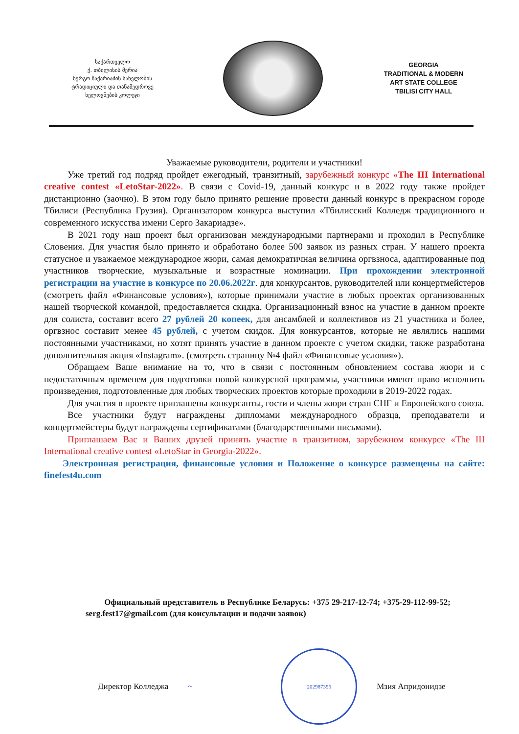საქართველო
ქ. თბილისის მერია
სერგო ზაქარიაძის სახელობის
ტრადიციული და თანამედროვე
ხელოვნების კოლეჯი
GEORGIA
TRADITIONAL & MODERN
ART STATE COLLEGE
TBILISI CITY HALL
Уважаемые руководители, родители и участники!
Уже третий год подряд пройдет ежегодный, транзитный, зарубежный конкурс «The III International creative contest «LetoStar-2022». В связи с Covid-19, данный конкурс и в 2022 году также пройдет дистанционно (заочно). В этом году было принято решение провести данный конкурс в прекрасном городе Тбилиси (Республика Грузия). Организатором конкурса выступил «Тбилисский Колледж традиционного и современного искусства имени Серго Закариадзе».
В 2021 году наш проект был организован международными партнерами и проходил в Республике Словения. Для участия было принято и обработано более 500 заявок из разных стран. У нашего проекта статусное и уважаемое международное жюри, самая демократичная величина оргвзноса, адаптированные под участников творческие, музыкальные и возрастные номинации. При прохождении электронной регистрации на участие в конкурсе по 20.06.2022г. для конкурсантов, руководителей или концертмейстеров (смотреть файл «Финансовые условия»), которые принимали участие в любых проектах организованных нашей творческой командой, предоставляется скидка. Организационный взнос на участие в данном проекте для солиста, составит всего 27 рублей 20 копеек, для ансамблей и коллективов из 21 участника и более, оргвзнос составит менее 45 рублей, с учетом скидок. Для конкурсантов, которые не являлись нашими постоянными участниками, но хотят принять участие в данном проекте с учетом скидки, также разработана дополнительная акция «Instagram». (смотреть страницу №4 файл «Финансовые условия»).
Обращаем Ваше внимание на то, что в связи с постоянным обновлением состава жюри и с недостаточным временем для подготовки новой конкурсной программы, участники имеют право исполнить произведения, подготовленные для любых творческих проектов которые проходили в 2019-2022 годах.
Для участия в проекте приглашены конкурсанты, гости и члены жюри стран СНГ и Европейского союза.
Все участники будут награждены дипломами международного образца, преподаватели и концертмейстеры будут награждены сертификатами (благодарственными письмами).
Приглашаем Вас и Ваших друзей принять участие в транзитном, зарубежном конкурсе «The III International creative contest «LetoStar in Georgia-2022».
Электронная регистрация, финансовые условия и Положение о конкурсе размещены на сайте: finefest4u.com
Официальный представитель в Республике Беларусь: +375 29-217-12-74; +375-29-112-99-52; serg.fest17@gmail.com (для консультации и подачи заявок)
Директор Колледжа ~
202987395
Мзия Апридонидзе